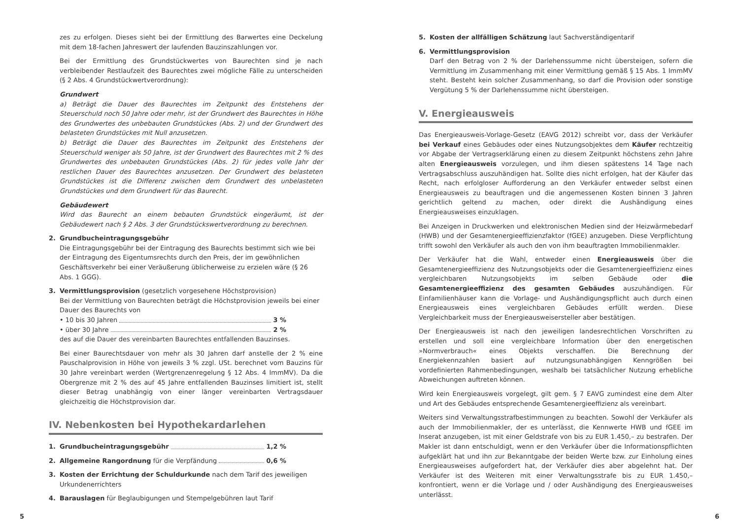zes zu erfolgen. Dieses sieht bei der Ermittlung des Barwertes eine Deckelung mit dem 18-fachen Jahreswert der laufenden Bauzinszahlungen vor.
Bei der Ermittlung des Grundstückwertes von Baurechten sind je nach verbleibender Restlaufzeit des Baurechtes zwei mögliche Fälle zu unterscheiden (§ 2 Abs. 4 Grundstückwertverordnung):
Grundwert
a) Beträgt die Dauer des Baurechtes im Zeitpunkt des Entstehens der Steuerschuld noch 50 Jahre oder mehr, ist der Grundwert des Baurechtes in Höhe des Grundwertes des unbebauten Grundstückes (Abs. 2) und der Grundwert des belasteten Grundstückes mit Null anzusetzen.
b) Beträgt die Dauer des Baurechtes im Zeitpunkt des Entstehens der Steuerschuld weniger als 50 Jahre, ist der Grundwert des Baurechtes mit 2 % des Grundwertes des unbebauten Grundstückes (Abs. 2) für jedes volle Jahr der restlichen Dauer des Baurechtes anzusetzen. Der Grundwert des belasteten Grundstückes ist die Differenz zwischen dem Grundwert des unbelasteten Grundstückes und dem Grundwert für das Baurecht.
Gebäudewert
Wird das Baurecht an einem bebauten Grundstück eingeräumt, ist der Gebäudewert nach § 2 Abs. 3 der Grundstückswertverordnung zu berechnen.
2. Grundbucheintragungsgebühr
Die Eintragungsgebühr bei der Eintragung des Baurechts bestimmt sich wie bei der Eintragung des Eigentumsrechts durch den Preis, der im gewöhnlichen Geschäftsverkehr bei einer Veräußerung üblicherweise zu erzielen wäre (§ 26 Abs. 1 GGG).
3. Vermittlungsprovision (gesetzlich vorgesehene Höchstprovision)
Bei der Vermittlung von Baurechten beträgt die Höchstprovision jeweils bei einer Dauer des Baurechts von
• 10 bis 30 Jahren 3 %
• über 30 Jahre 2 %
des auf die Dauer des vereinbarten Baurechtes entfallenden Bauzinses.
Bei einer Baurechtsdauer von mehr als 30 Jahren darf anstelle der 2 % eine Pauschalprovision in Höhe von jeweils 3 % zzgl. USt. berechnet vom Bauzins für 30 Jahre vereinbart werden (Wertgrenzenregelung § 12 Abs. 4 ImmMV). Da die Obergrenze mit 2 % des auf 45 Jahre entfallenden Bauzinses limitiert ist, stellt dieser Betrag unabhängig von einer länger vereinbarten Vertragsdauer gleichzeitig die Höchstprovision dar.
IV. Nebenkosten bei Hypothekardarlehen
1. Grundbucheintragungsgebühr 1,2 %
2. Allgemeine Rangordnung für die Verpfändung 0,6 %
3. Kosten der Errichtung der Schuldurkunde nach dem Tarif des jeweiligen Urkundenerrichters
4. Barauslagen für Beglaubigungen und Stempelgebühren laut Tarif
5. Kosten der allfälligen Schätzung laut Sachverständigentarif
6. Vermittlungsprovision
Darf den Betrag von 2 % der Darlehenssumme nicht übersteigen, sofern die Vermittlung im Zusammenhang mit einer Vermittlung gemäß § 15 Abs. 1 ImmMV steht. Besteht kein solcher Zusammenhang, so darf die Provision oder sonstige Vergütung 5 % der Darlehenssumme nicht übersteigen.
V. Energieausweis
Das Energieausweis-Vorlage-Gesetz (EAVG 2012) schreibt vor, dass der Verkäufer bei Verkauf eines Gebäudes oder eines Nutzungsobjektes dem Käufer rechtzeitig vor Abgabe der Vertragserklärung einen zu diesem Zeitpunkt höchstens zehn Jahre alten Energieausweis vorzulegen, und ihm diesen spätestens 14 Tage nach Vertragsabschluss auszuhändigen hat. Sollte dies nicht erfolgen, hat der Käufer das Recht, nach erfolgloser Aufforderung an den Verkäufer entweder selbst einen Energieausweis zu beauftragen und die angemessenen Kosten binnen 3 Jahren gerichtlich geltend zu machen, oder direkt die Aushändigung eines Energieausweises einzuklagen.
Bei Anzeigen in Druckwerken und elektronischen Medien sind der Heizwärmebedarf (HWB) und der Gesamtenergieeffizienzfaktor (fGEE) anzugeben. Diese Verpflichtung trifft sowohl den Verkäufer als auch den von ihm beauftragten Immobilienmakler.
Der Verkäufer hat die Wahl, entweder einen Energieausweis über die Gesamtenergieeffizienz des Nutzungsobjekts oder die Gesamtenergieeffizienz eines vergleichbaren Nutzungsobjekts im selben Gebäude oder die Gesamtenergieeffizienz des gesamten Gebäudes auszuhändigen. Für Einfamilienhäuser kann die Vorlage- und Aushändigungspflicht auch durch einen Energieausweis eines vergleichbaren Gebäudes erfüllt werden. Diese Vergleichbarkeit muss der Energieausweisersteller aber bestätigen.
Der Energieausweis ist nach den jeweiligen landesrechtlichen Vorschriften zu erstellen und soll eine vergleichbare Information über den energetischen »Normverbrauch« eines Objekts verschaffen. Die Berechnung der Energiekennzahlen basiert auf nutzungsunabhängigen Kenngrößen bei vordefinierten Rahmenbedingungen, weshalb bei tatsächlicher Nutzung erhebliche Abweichungen auftreten können.
Wird kein Energieausweis vorgelegt, gilt gem. § 7 EAVG zumindest eine dem Alter und Art des Gebäudes entsprechende Gesamtenergieeffizienz als vereinbart.
Weiters sind Verwaltungsstrafbestimmungen zu beachten. Sowohl der Verkäufer als auch der Immobilienmakler, der es unterlässt, die Kennwerte HWB und fGEE im Inserat anzugeben, ist mit einer Geldstrafe von bis zu EUR 1.450,– zu bestrafen. Der Makler ist dann entschuldigt, wenn er den Verkäufer über die Informationspflichten aufgeklärt hat und ihn zur Bekanntgabe der beiden Werte bzw. zur Einholung eines Energieausweises aufgefordert hat, der Verkäufer dies aber abgelehnt hat. Der Verkäufer ist des Weiteren mit einer Verwaltungsstrafe bis zu EUR 1.450,– konfrontiert, wenn er die Vorlage und / oder Aushändigung des Energieausweises unterlässt.
5 6